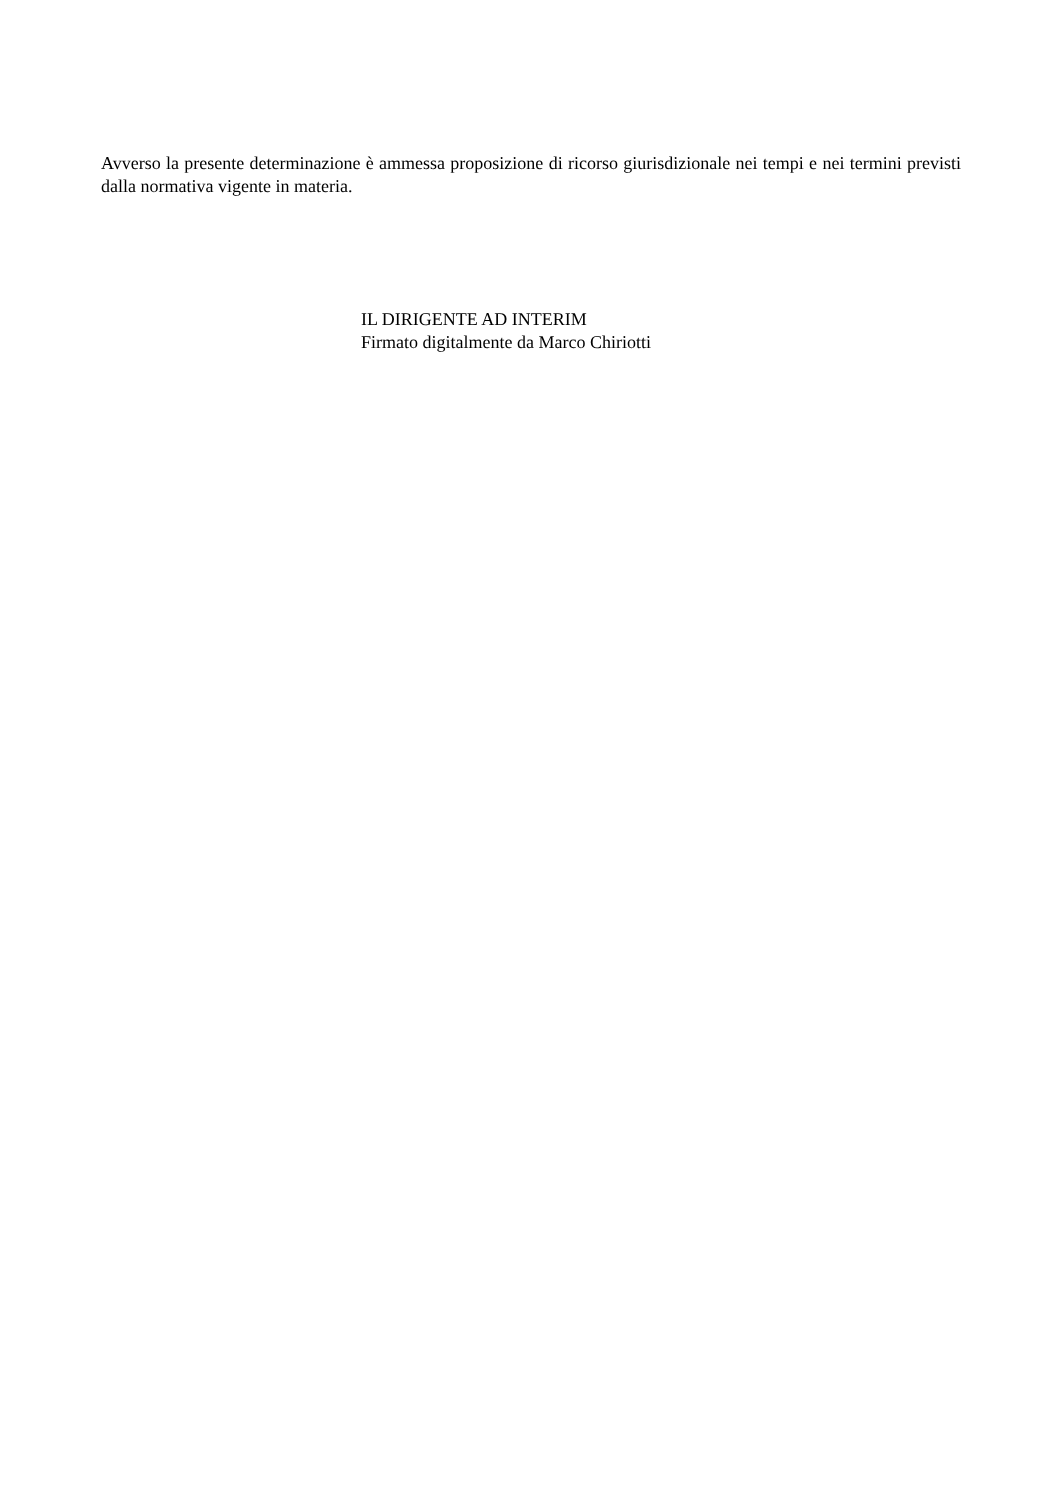Avverso la presente determinazione è ammessa proposizione di ricorso giurisdizionale nei tempi e nei termini previsti dalla normativa vigente in materia.
IL DIRIGENTE AD INTERIM
Firmato digitalmente da Marco Chiriotti